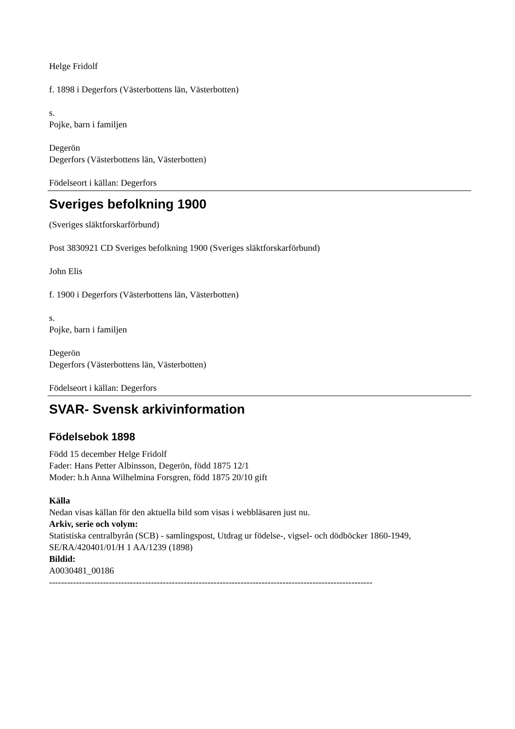Helge Fridolf
f. 1898 i Degerfors (Västerbottens län, Västerbotten)
s.
Pojke, barn i familjen
Degerön
Degerfors (Västerbottens län, Västerbotten)
Födelseort i källan: Degerfors
Sveriges befolkning 1900
(Sveriges släktforskarförbund)
Post 3830921 CD Sveriges befolkning 1900 (Sveriges släktforskarförbund)
John Elis
f. 1900 i Degerfors (Västerbottens län, Västerbotten)
s.
Pojke, barn i familjen
Degerön
Degerfors (Västerbottens län, Västerbotten)
Födelseort i källan: Degerfors
SVAR- Svensk arkivinformation
Födelsebok 1898
Född 15 december Helge Fridolf
Fader: Hans Petter Albinsson, Degerön, född 1875 12/1
Moder: h.h Anna Wilhelmina Forsgren, född 1875 20/10 gift
Källa
Nedan visas källan för den aktuella bild som visas i webbläsaren just nu.
Arkiv, serie och volym:
Statistiska centralbyrån (SCB) - samlingspost, Utdrag ur födelse-, vigsel- och dödböcker 1860-1949, SE/RA/420401/01/H 1 AA/1239 (1898)
Bildid:
A0030481_00186
------------------------------------------------------------------------------------------------------------